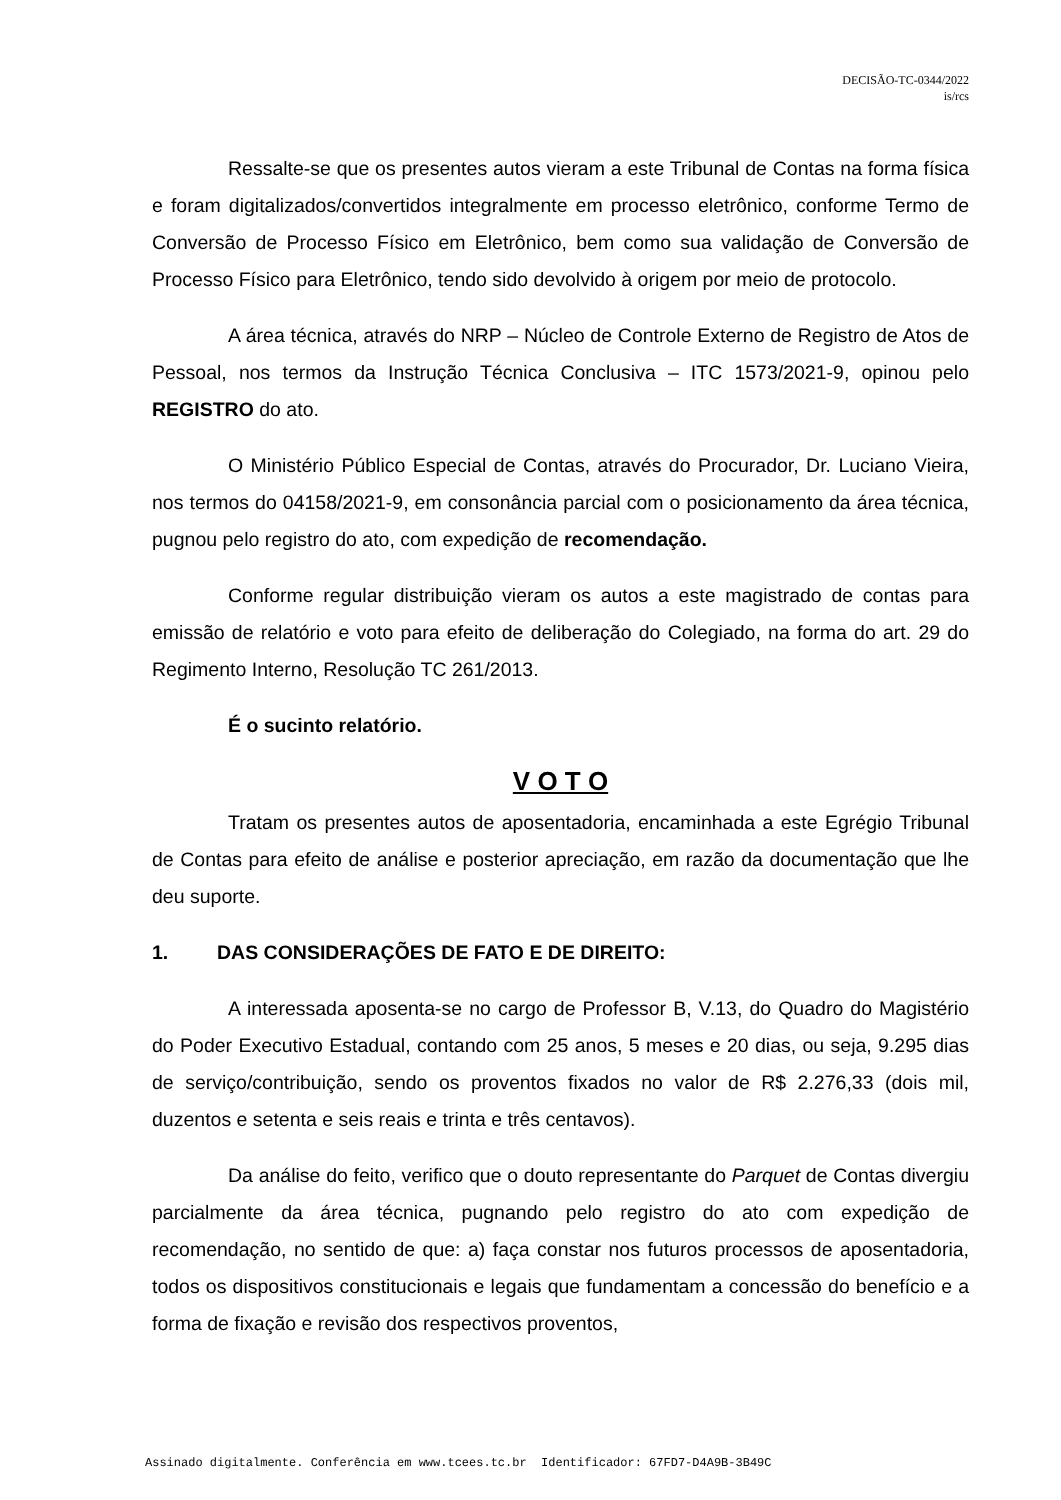DECISÃO-TC-0344/2022
is/rcs
Ressalte-se que os presentes autos vieram a este Tribunal de Contas na forma física e foram digitalizados/convertidos integralmente em processo eletrônico, conforme Termo de Conversão de Processo Físico em Eletrônico, bem como sua validação de Conversão de Processo Físico para Eletrônico, tendo sido devolvido à origem por meio de protocolo.
A área técnica, através do NRP – Núcleo de Controle Externo de Registro de Atos de Pessoal, nos termos da Instrução Técnica Conclusiva – ITC 1573/2021-9, opinou pelo REGISTRO do ato.
O Ministério Público Especial de Contas, através do Procurador, Dr. Luciano Vieira, nos termos do 04158/2021-9, em consonância parcial com o posicionamento da área técnica, pugnou pelo registro do ato, com expedição de recomendação.
Conforme regular distribuição vieram os autos a este magistrado de contas para emissão de relatório e voto para efeito de deliberação do Colegiado, na forma do art. 29 do Regimento Interno, Resolução TC 261/2013.
É o sucinto relatório.
V O T O
Tratam os presentes autos de aposentadoria, encaminhada a este Egrégio Tribunal de Contas para efeito de análise e posterior apreciação, em razão da documentação que lhe deu suporte.
1. DAS CONSIDERAÇÕES DE FATO E DE DIREITO:
A interessada aposenta-se no cargo de Professor B, V.13, do Quadro do Magistério do Poder Executivo Estadual, contando com 25 anos, 5 meses e 20 dias, ou seja, 9.295 dias de serviço/contribuição, sendo os proventos fixados no valor de R$ 2.276,33 (dois mil, duzentos e setenta e seis reais e trinta e três centavos).
Da análise do feito, verifico que o douto representante do Parquet de Contas divergiu parcialmente da área técnica, pugnando pelo registro do ato com expedição de recomendação, no sentido de que: a) faça constar nos futuros processos de aposentadoria, todos os dispositivos constitucionais e legais que fundamentam a concessão do benefício e a forma de fixação e revisão dos respectivos proventos,
Assinado digitalmente. Conferência em www.tcees.tc.br Identificador: 67FD7-D4A9B-3B49C